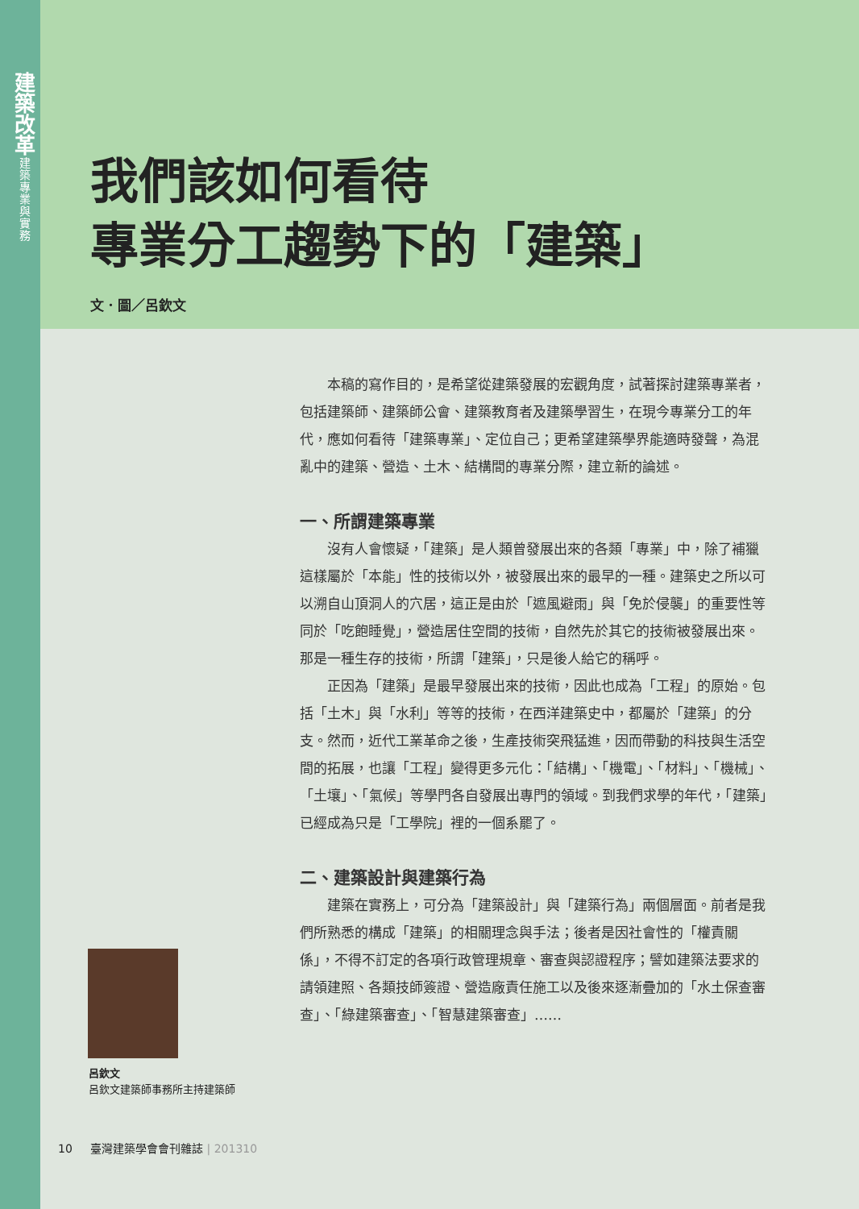建築改革
建築專業與實務
我們該如何看待
專業分工趨勢下的「建築」
文．圖／呂欽文
本稿的寫作目的，是希望從建築發展的宏觀角度，試著探討建築專業者，包括建築師、建築師公會、建築教育者及建築學習生，在現今專業分工的年代，應如何看待「建築專業」、定位自己；更希望建築學界能適時發聲，為混亂中的建築、營造、土木、結構間的專業分際，建立新的論述。
一、所謂建築專業
沒有人會懷疑，「建築」是人類曾發展出來的各類「專業」中，除了補獵這樣屬於「本能」性的技術以外，被發展出來的最早的一種。建築史之所以可以溯自山頂洞人的穴居，這正是由於「遮風避雨」與「免於侵襲」的重要性等同於「吃飽睡覺」，營造居住空間的技術，自然先於其它的技術被發展出來。那是一種生存的技術，所謂「建築」，只是後人給它的稱呼。
正因為「建築」是最早發展出來的技術，因此也成為「工程」的原始。包括「土木」與「水利」等等的技術，在西洋建築史中，都屬於「建築」的分支。然而，近代工業革命之後，生產技術突飛猛進，因而帶動的科技與生活空間的拓展，也讓「工程」變得更多元化：「結構」、「機電」、「材料」、「機械」、「土壤」、「氣候」等學門各自發展出專門的領域。到我們求學的年代，「建築」已經成為只是「工學院」裡的一個系罷了。
二、建築設計與建築行為
建築在實務上，可分為「建築設計」與「建築行為」兩個層面。前者是我們所熟悉的構成「建築」的相關理念與手法；後者是因社會性的「權責關係」，不得不訂定的各項行政管理規章、審查與認證程序；譬如建築法要求的請領建照、各類技師簽證、營造廠責任施工以及後來逐漸疊加的「水土保查審查」、「綠建築審查」、「智慧建築審查」……
呂欽文
呂欽文建築師事務所主持建築師
10 臺灣建築學會會刊雜誌 | 201310